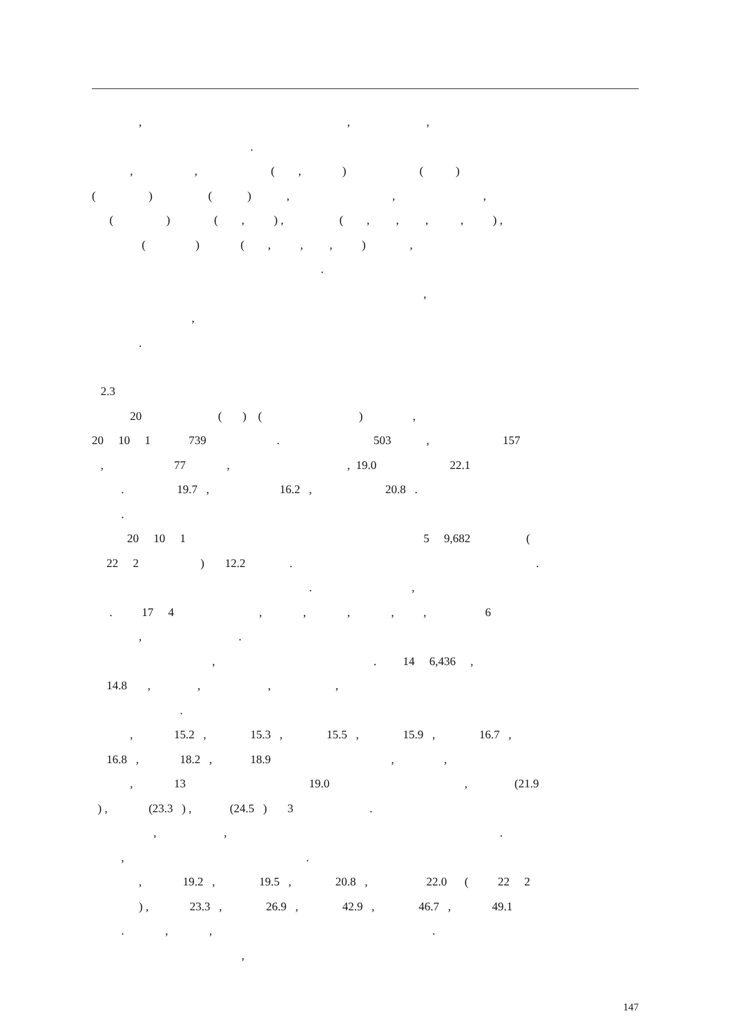, , ,
.
, , ( , ) ( )
( ) ( ) , , ,
( ) ( , ) , ( , , , , ) ,
( ) ( , , , ) ,
.
,
,
.
2.3
20 ( ) ( ) ,
20 10 1 739 . 503 , 157
, 77 , , 19.0 22.1
. 19.7 , 16.2 , 20.8 .
.
20 10 1 5 9,682 (
22 2 ) 12.2 . .
. ,
. 17 4 , , , , , 6
, .
, . 14 6,436 ,
14.8 , , , ,
.
, 15.2 , 15.3 , 15.5 , 15.9 , 16.7 ,
16.8 , 18.2 , 18.9 , ,
, 13 19.0 , (21.9
) , (23.3 ) , (24.5 ) 3 .
, , .
, .
, 19.2 , 19.5 , 20.8 , 22.0 ( 22 2
) , 23.3 , 26.9 , 42.9 , 46.7 , 49.1
. , , .
,
147